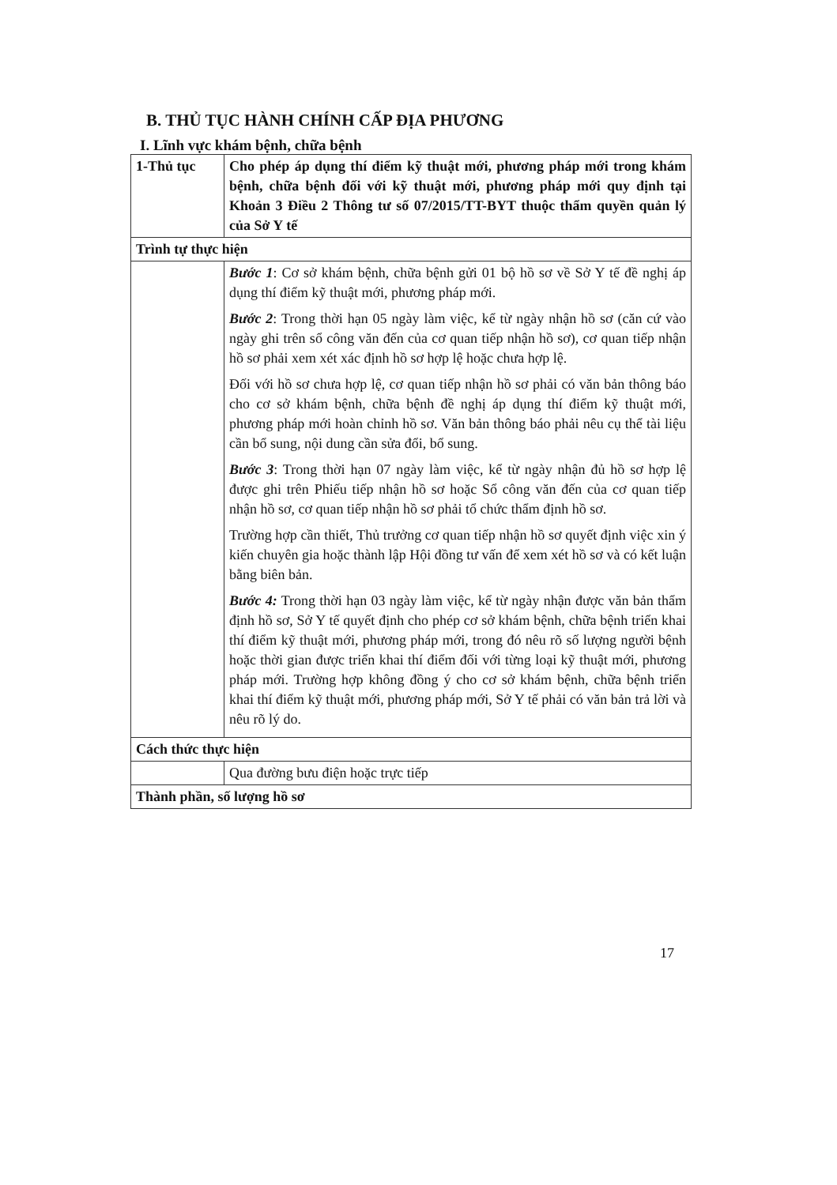B. THỦ TỤC HÀNH CHÍNH CẤP ĐỊA PHƯƠNG
I. Lĩnh vực khám bệnh, chữa bệnh
| 1-Thủ tục | Cho phép áp dụng thí điểm kỹ thuật mới, phương pháp mới trong khám bệnh, chữa bệnh đối với kỹ thuật mới, phương pháp mới quy định tại Khoản 3 Điều 2 Thông tư số 07/2015/TT-BYT thuộc thẩm quyền quản lý của Sở Y tế |
| Trình tự thực hiện | |
| | Bước 1 : Cơ sở khám bệnh, chữa bệnh gửi 01 bộ hồ sơ về Sở Y tế đề nghị áp dụng thí điểm kỹ thuật mới, phương pháp mới. Bước 2 : Trong thời hạn 05 ngày làm việc, kể từ ngày nhận hồ sơ (căn cứ vào ngày ghi trên sổ công văn đến của cơ quan tiếp nhận hồ sơ), cơ quan tiếp nhận hồ sơ phải xem xét xác định hồ sơ hợp lệ hoặc chưa hợp lệ. Đối với hồ sơ chưa hợp lệ, cơ quan tiếp nhận hồ sơ phải có văn bản thông báo cho cơ sở khám bệnh, chữa bệnh đề nghị áp dụng thí điểm kỹ thuật mới, phương pháp mới hoàn chỉnh hồ sơ. Văn bản thông báo phải nêu cụ thể tài liệu cần bổ sung, nội dung cần sửa đổi, bổ sung. Bước 3 : Trong thời hạn 07 ngày làm việc, kể từ ngày nhận đủ hồ sơ hợp lệ được ghi trên Phiếu tiếp nhận hồ sơ hoặc Sổ công văn đến của cơ quan tiếp nhận hồ sơ, cơ quan tiếp nhận hồ sơ phải tổ chức thẩm định hồ sơ. Trường hợp cần thiết, Thủ trưởng cơ quan tiếp nhận hồ sơ quyết định việc xin ý kiến chuyên gia hoặc thành lập Hội đồng tư vấn để xem xét hồ sơ và có kết luận bằng biên bản. Bước 4: Trong thời hạn 03 ngày làm việc, kể từ ngày nhận được văn bản thẩm định hồ sơ, Sở Y tế quyết định cho phép cơ sở khám bệnh, chữa bệnh triển khai thí điểm kỹ thuật mới, phương pháp mới, trong đó nêu rõ số lượng người bệnh hoặc thời gian được triển khai thí điểm đối với từng loại kỹ thuật mới, phương pháp mới. Trường hợp không đồng ý cho cơ sở khám bệnh, chữa bệnh triển khai thí điểm kỹ thuật mới, phương pháp mới, Sở Y tế phải có văn bản trả lời và nêu rõ lý do. |
| Cách thức thực hiện | |
| | Qua đường bưu điện hoặc trực tiếp |
| Thành phần, số lượng hồ sơ | |
17